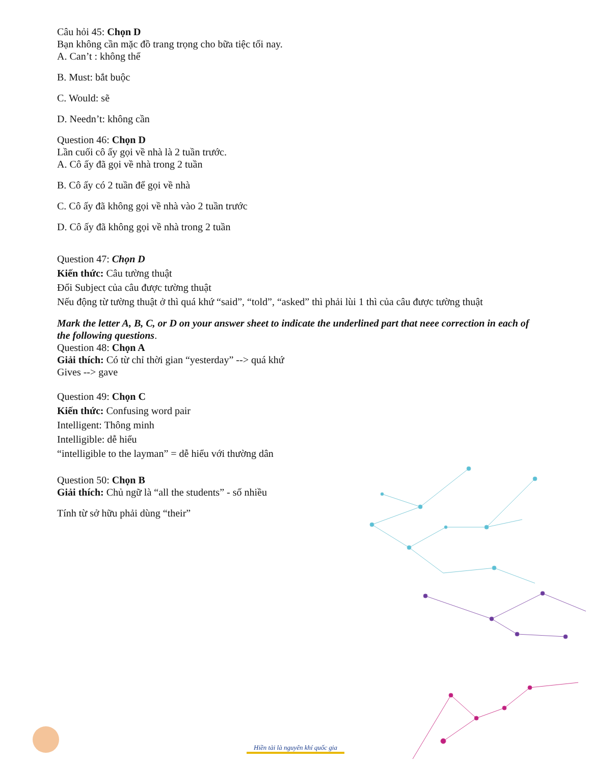Câu hỏi 45: Chọn D
Bạn không cần mặc đồ trang trọng cho bữa tiệc tối nay.
A. Can’t : không thể
B. Must: bắt buộc
C. Would: sẽ
D. Needn’t: không cần
Question 46: Chọn D
Lần cuối cô ấy gọi về nhà là 2 tuần trước.
A. Cô ấy đã gọi về nhà trong 2 tuần
B. Cô ấy có 2 tuần để gọi về nhà
C. Cô ấy đã không gọi về nhà vào 2 tuần trước
D. Cô ấy đã không gọi về nhà trong 2 tuần
Question 47: Chọn D
Kiến thức: Câu tường thuật
Đổi Subject của câu được tường thuật
Nếu động từ tường thuật ở thì quá khứ “said”, “told”, “asked” thì phải lùi 1 thì của câu được tường thuật
Mark the letter A, B, C, or D on your answer sheet to indicate the underlined part that neee correction in each of the following questions.
Question 48: Chọn A
Giải thích: Có từ chỉ thời gian “yesterday” --> quá khứ
Gives --> gave
Question 49: Chọn C
Kiến thức: Confusing word pair
Intelligent: Thông minh
Intelligible: dễ hiểu
“intelligible to the layman” = dễ hiểu với thường dân
Question 50: Chọn B
Giải thích: Chủ ngữ là “all the students” - số nhiều
Tính từ sở hữu phải dùng “their”
Hiền tài là nguyên khí quốc gia